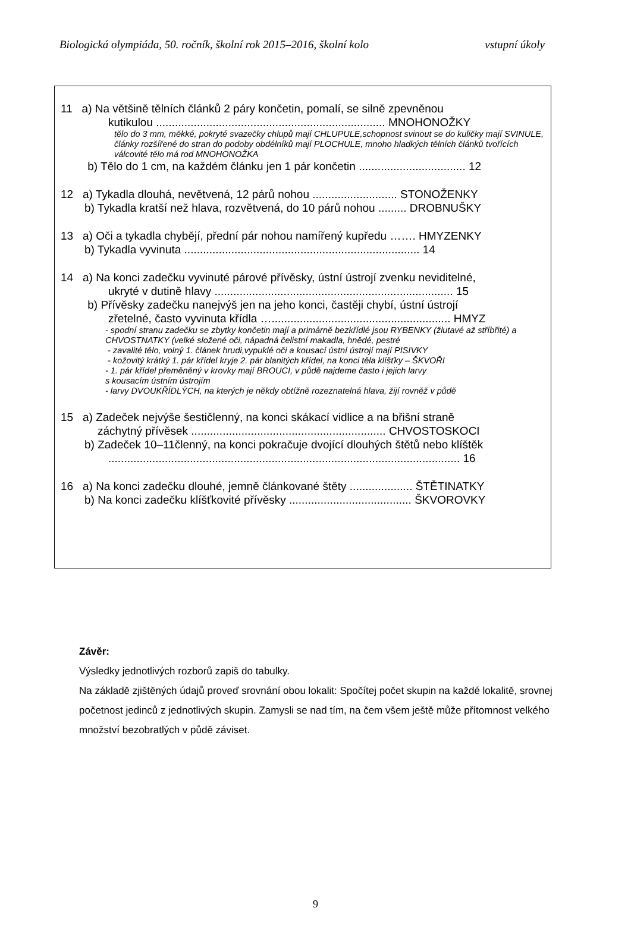Biologická olympiáda, 50. ročník, školní rok 2015–2016, školní kolo vstupní úkoly
11 a) Na většině tělních článků 2 páry končetin, pomalí, se silně zpevněnou
kutikulou ......................................................................... MNOHONOŽKY
tělo do 3 mm, měkké, pokryté svazečky chlupů mají CHLUPULE,schopnost svinout se do kuličky mají SVINULE, články rozšířené do stran do podoby obdélníků mají PLOCHULE, mnoho hladkých tělních článků tvořících válcovité tělo má rod MNOHONOŽKA
b) Tělo do 1 cm, na každém článku jen 1 pár končetin .................................. 12
12 a) Tykadla dlouhá, nevětvená, 12 párů nohou ........................... STONOŽENKY
b) Tykadla kratší než hlava, rozvětvená, do 10 párů nohou ......... DROBNUŠKY
13 a) Oči a tykadla chybějí, přední pár nohou namířený kupředu ……. HMYZENKY
b) Tykadla vyvinuta ........................................................................... 14
14 a) Na konci zadečku vyvinuté párové přívěsky, ústní ústrojí zvenku neviditelné,
ukryté v dutině hlavy ............................................................................ 15
b) Přívěsky zadečku nanejvýš jen na jeho konci, častěji chybí, ústní ústrojí
zřetelné, často vyvinuta křídla …......................................................... HMYZ
- spodní stranu zadečku se zbytky končetin mají a primárně bezkřídlé jsou RYBENKY (žlutavé až stříbřité) a CHVOSTNATKY (velké složené oči, nápadná čelistní makadla, hnědé, pestré
- zavalité tělo, volný 1. článek hrudi,vypuklé oči a kousací ústní ústrojí mají PISIVKY
- kožovitý krátký 1. pár křídel kryje 2. pár blanitých křídel, na konci těla klíšťky – ŠKVOŘI
- 1. pár křídel přeměněný v krovky mají BROUCI, v půdě najdeme často i jejich larvy
s kousacím ústním ústrojím
- larvy DVOUKŘÍDLÝCH, na kterých je někdy obtížně rozeznatelná hlava, žijí rovněž v půdě
15 a) Zadeček nejvýše šestičlenný, na konci skákací vidlice a na břišní straně
záchytný přívěsek .............................................................. CHVOSTOSKOCI
b) Zadeček 10–11členný, na konci pokračuje dvojící dlouhých štětů nebo klíštěk
................................................................................................................ 16
16 a) Na konci zadečku dlouhé, jemně článkované štěty .................... ŠTĚTINATKY
b) Na konci zadečku klíšťkovité přívěsky ....................................... ŠKVOROVKY
Závěr:
Výsledky jednotlivých rozborů zapiš do tabulky.
Na základě zjištěných údajů proveď srovnání obou lokalit: Spočítej počet skupin na každé lokalitě, srovnej početnost jedinců z jednotlivých skupin. Zamysli se nad tím, na čem všem ještě může přítomnost velkého množství bezobratlých v půdě záviset.
9